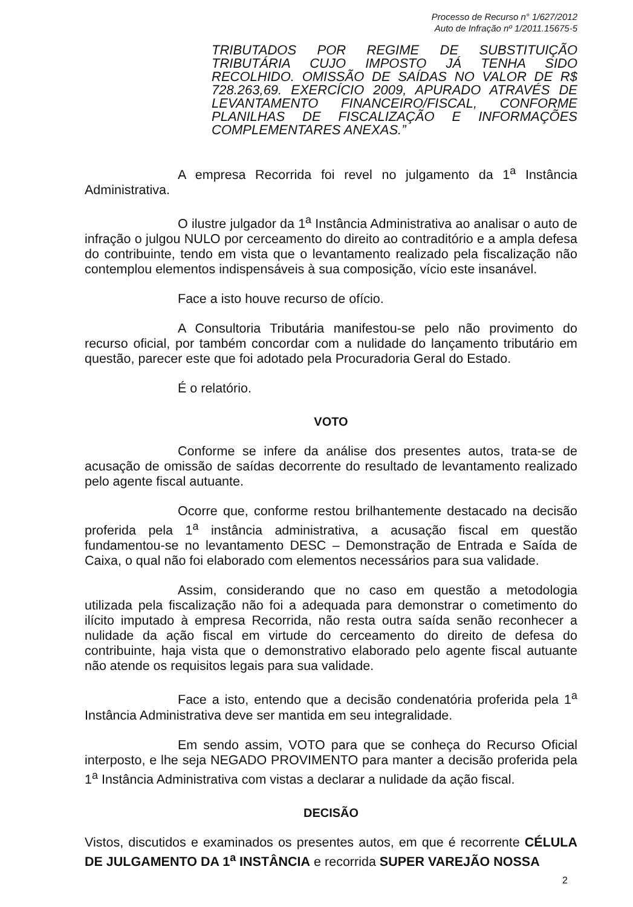Processo de Recurso n° 1/627/2012
Auto de Infração nº 1/2011.15675-5
TRIBUTADOS POR REGIME DE SUBSTITUIÇÃO TRIBUTÁRIA CUJO IMPOSTO JÁ TENHA SIDO RECOLHIDO. OMISSÃO DE SAÍDAS NO VALOR DE R$ 728.263,69. EXERCÍCIO 2009, APURADO ATRAVÉS DE LEVANTAMENTO FINANCEIRO/FISCAL, CONFORME PLANILHAS DE FISCALIZAÇÃO E INFORMAÇÕES COMPLEMENTARES ANEXAS.”
A empresa Recorrida foi revel no julgamento da 1<sup>a</sup> Instância Administrativa.
O ilustre julgador da 1<sup>a</sup> Instância Administrativa ao analisar o auto de infração o julgou NULO por cerceamento do direito ao contraditório e a ampla defesa do contribuinte, tendo em vista que o levantamento realizado pela fiscalização não contemplou elementos indispensáveis à sua composição, vício este insanável.
Face a isto houve recurso de ofício.
A Consultoria Tributária manifestou-se pelo não provimento do recurso oficial, por também concordar com a nulidade do lançamento tributário em questão, parecer este que foi adotado pela Procuradoria Geral do Estado.
É o relatório.
VOTO
Conforme se infere da análise dos presentes autos, trata-se de acusação de omissão de saídas decorrente do resultado de levantamento realizado pelo agente fiscal autuante.
Ocorre que, conforme restou brilhantemente destacado na decisão proferida pela 1<sup>a</sup> instância administrativa, a acusação fiscal em questão fundamentou-se no levantamento DESC – Demonstração de Entrada e Saída de Caixa, o qual não foi elaborado com elementos necessários para sua validade.
Assim, considerando que no caso em questão a metodologia utilizada pela fiscalização não foi a adequada para demonstrar o cometimento do ilícito imputado à empresa Recorrida, não resta outra saída senão reconhecer a nulidade da ação fiscal em virtude do cerceamento do direito de defesa do contribuinte, haja vista que o demonstrativo elaborado pelo agente fiscal autuante não atende os requisitos legais para sua validade.
Face a isto, entendo que a decisão condenatória proferida pela 1<sup>a</sup> Instância Administrativa deve ser mantida em seu integralidade.
Em sendo assim, VOTO para que se conheça do Recurso Oficial interposto, e lhe seja NEGADO PROVIMENTO para manter a decisão proferida pela 1<sup>a</sup> Instância Administrativa com vistas a declarar a nulidade da ação fiscal.
DECISÃO
Vistos, discutidos e examinados os presentes autos, em que é recorrente CÉLULA DE JULGAMENTO DA 1<sup>a</sup> INSTÂNCIA e recorrida SUPER VAREJÃO NOSSA
2